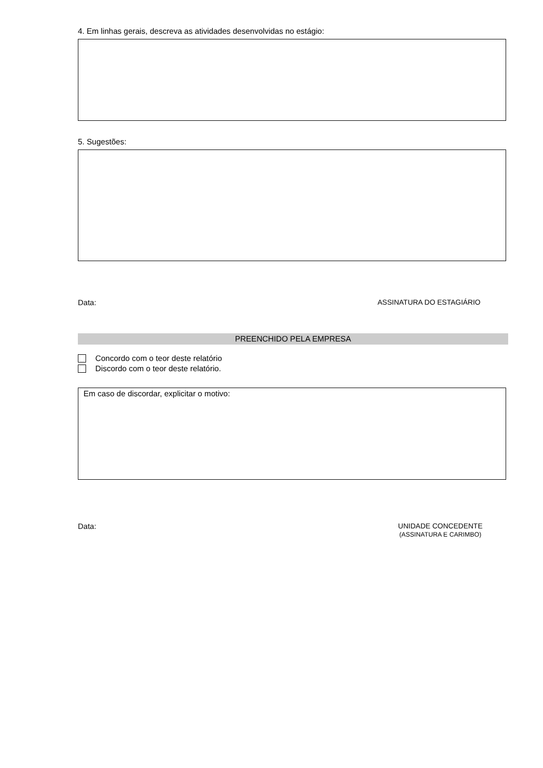4. Em linhas gerais, descreva as atividades desenvolvidas no estágio:
5. Sugestões:
Data: ASSINATURA DO ESTAGIÁRIO
PREENCHIDO PELA EMPRESA
Concordo com o teor deste relatório
Discordo com o teor deste relatório.
Em caso de discordar, explicitar o motivo:
Data: UNIDADE CONCEDENTE
(ASSINATURA E CARIMBO)